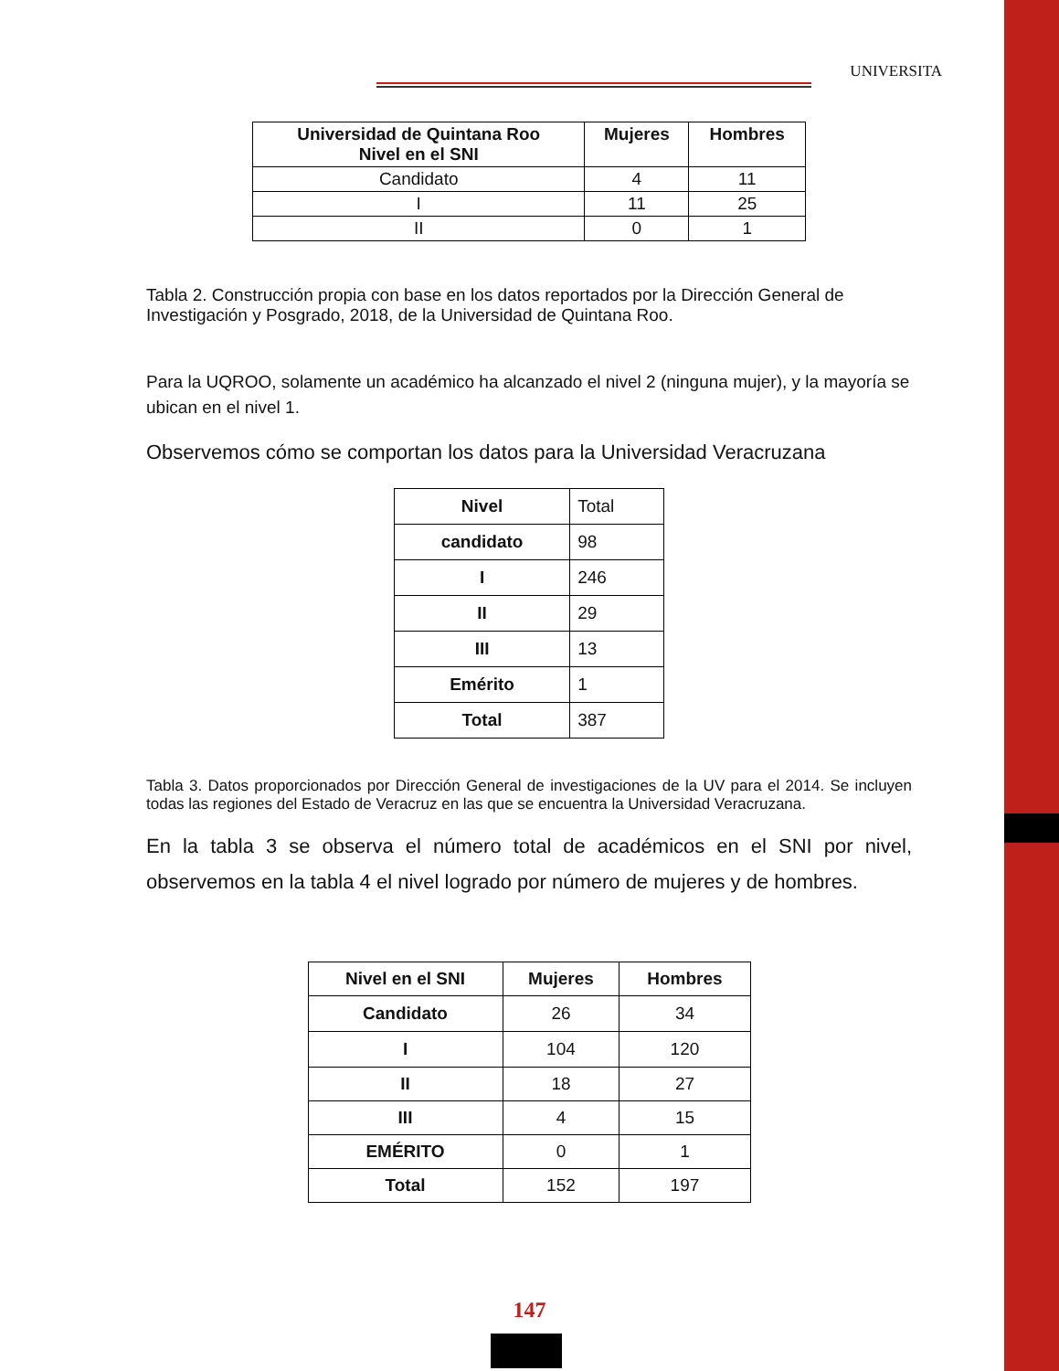UNIVERSITA
| Universidad de Quintana Roo Nivel en el SNI | Mujeres | Hombres |
| --- | --- | --- |
| Candidato | 4 | 11 |
| I | 11 | 25 |
| II | 0 | 1 |
Tabla 2. Construcción propia con base en los datos reportados por la Dirección General de Investigación y Posgrado, 2018, de la Universidad de Quintana Roo.
Para la UQROO, solamente un académico ha alcanzado el nivel 2 (ninguna mujer), y la mayoría se ubican en el nivel 1.
Observemos cómo se comportan los datos para la Universidad Veracruzana
| Nivel | Total |
| candidato | 98 |
| I | 246 |
| II | 29 |
| III | 13 |
| Emérito | 1 |
| Total | 387 |
Tabla 3. Datos proporcionados por Dirección General de investigaciones de la UV para el 2014. Se incluyen todas las regiones del Estado de Veracruz en las que se encuentra la Universidad Veracruzana.
En la tabla 3 se observa el número total de académicos en el SNI por nivel, observemos en la tabla 4 el nivel logrado por número de mujeres y de hombres.
| Nivel en el SNI | Mujeres | Hombres |
| --- | --- | --- |
| Candidato | 26 | 34 |
| I | 104 | 120 |
| II | 18 | 27 |
| III | 4 | 15 |
| EMÉRITO | 0 | 1 |
| Total | 152 | 197 |
147